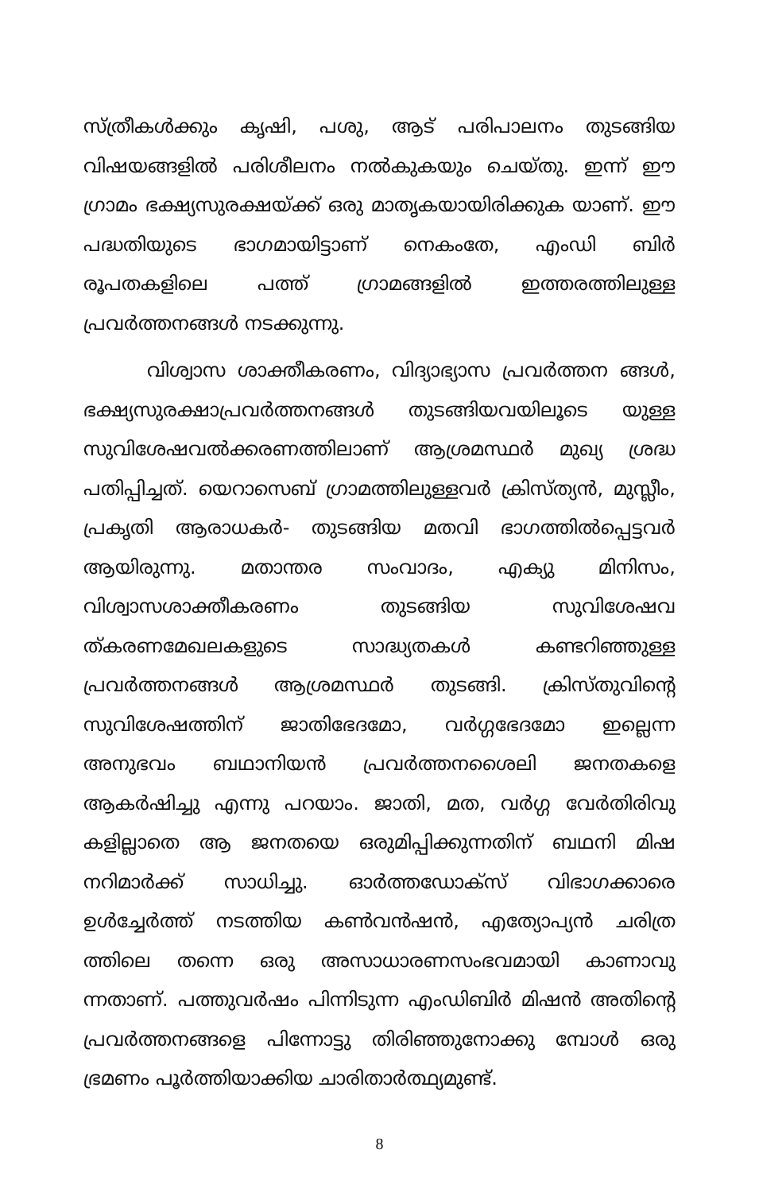സ്ത്രീകൾക്കും കൃഷി, പശു, ആട് പരിപാലനം തുടങ്ങിയ വിഷയങ്ങളിൽ പരിശീലനം നൽകുകയും ചെയ്തു. ഇന്ന് ഈ ഗ്രാമം ഭക്ഷ്യസുരക്ഷയ്ക്ക് ഒരു മാതൃകയായിരിക്കുക യാണ്. ഈ പദ്ധതിയുടെ ഭാഗമായിട്ടാണ് നെകംതേ, എംഡി ബിർ രൂപതകളിലെ പത്ത് ഗ്രാമങ്ങളിൽ ഇത്തരത്തിലുള്ള പ്രവർത്തനങ്ങൾ നടക്കുന്നു.
വിശ്വാസ ശാക്തീകരണം, വിദ്യാഭ്യാസ പ്രവർത്തന ങ്ങൾ, ഭക്ഷ്യസുരക്ഷാപ്രവർത്തനങ്ങൾ തുടങ്ങിയവയിലൂടെ യുള്ള സുവിശേഷവൽക്കരണത്തിലാണ് ആശ്രമസ്ഥർ മുഖ്യ ശ്രദ്ധ പതിപ്പിച്ചത്. യെറാസെബ് ഗ്രാമത്തിലുള്ളവർ ക്രിസ്ത്യൻ, മുസ്ലീം, പ്രകൃതി ആരാധകർ- തുടങ്ങിയ മതവി ഭാഗത്തിൽപ്പെട്ടവർ ആയിരുന്നു. മതാന്തര സംവാദം, എക്യു മിനിസം, വിശ്വാസശാക്തീകരണം തുടങ്ങിയ സുവിശേഷവ ത്കരണമേഖലകളുടെ സാദ്ധ്യതകൾ കണ്ടറിഞ്ഞുള്ള പ്രവർത്തനങ്ങൾ ആശ്രമസ്ഥർ തുടങ്ങി. ക്രിസ്തുവിന്റെ സുവിശേഷത്തിന് ജാതിഭേദമോ, വർഗ്ഗഭേദമോ ഇല്ലെന്ന അനുഭവം ബഥാനിയൻ പ്രവർത്തനശൈലി ജനതകളെ ആകർഷിച്ചു എന്നു പറയാം. ജാതി, മത, വർഗ്ഗ വേർതിരിവു കളില്ലാതെ ആ ജനതയെ ഒരുമിപ്പിക്കുന്നതിന് ബഥനി മിഷ നറിമാർക്ക് സാധിച്ചു. ഓർത്തഡോക്സ് വിഭാഗക്കാരെ ഉൾച്ചേർത്ത് നടത്തിയ കൺവൻഷൻ, എത്യോപ്യൻ ചരിത്ര ത്തിലെ തന്നെ ഒരു അസാധാരണസംഭവമായി കാണാവു ന്നതാണ്. പത്തുവർഷം പിന്നിടുന്ന എംഡിബിർ മിഷൻ അതിന്റെ പ്രവർത്തനങ്ങളെ പിന്നോട്ടു തിരിഞ്ഞുനോക്കു മ്പോൾ ഒരു ഭ്രമണം പൂർത്തിയാക്കിയ ചാരിതാർത്ഥ്യമുണ്ട്.
8